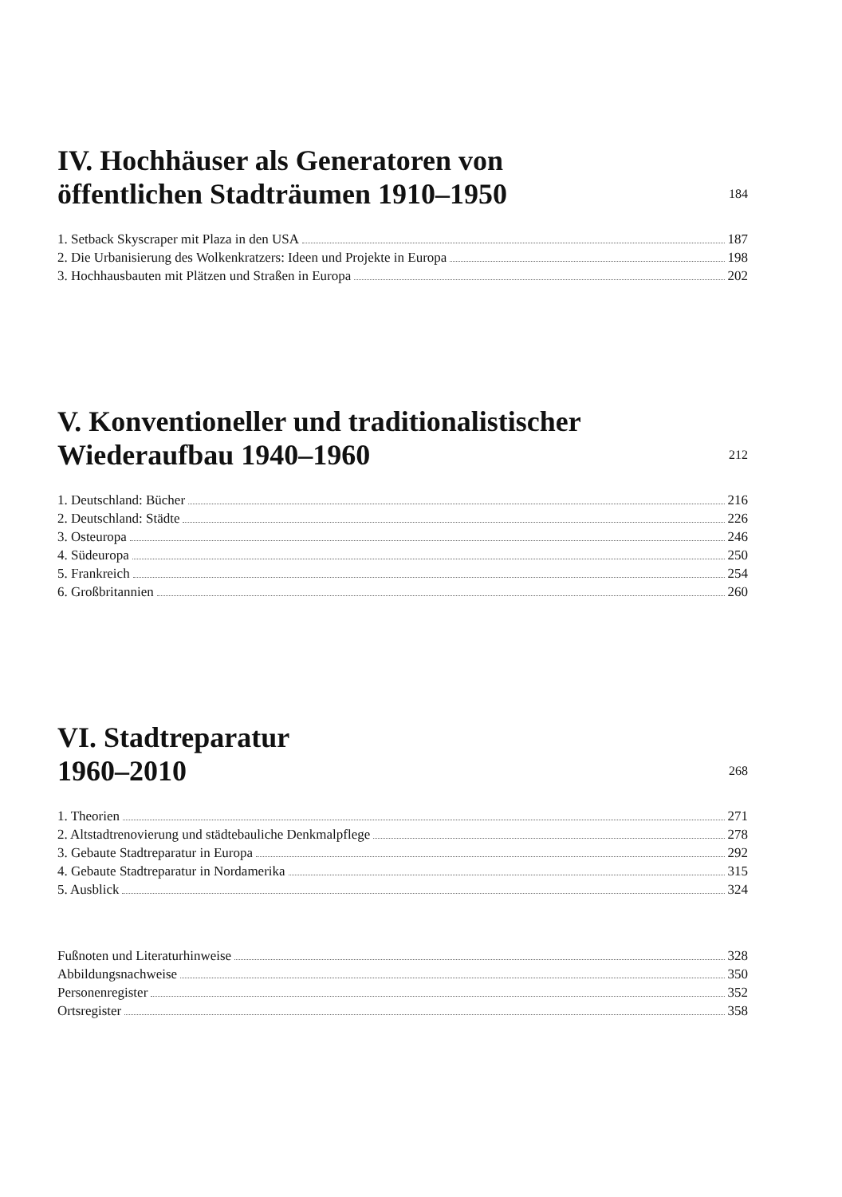IV. Hochhäuser als Generatoren von
öffentlichen Stadträumen 1910–1950 184
1. Setback Skyscraper mit Plaza in den USA 187
2. Die Urbanisierung des Wolkenkratzers: Ideen und Projekte in Europa 198
3. Hochhausbauten mit Plätzen und Straßen in Europa 202
V. Konventioneller und traditionalistischer
Wiederaufbau 1940–1960 212
1. Deutschland: Bücher 216
2. Deutschland: Städte 226
3. Osteuropa 246
4. Südeuropa 250
5. Frankreich 254
6. Großbritannien 260
VI. Stadtreparatur
1960–2010 268
1. Theorien 271
2. Altstadtrenovierung und städtebauliche Denkmalpflege 278
3. Gebaute Stadtreparatur in Europa 292
4. Gebaute Stadtreparatur in Nordamerika 315
5. Ausblick 324
Fußnoten und Literaturhinweise 328
Abbildungsnachweise 350
Personenregister 352
Ortsregister 358